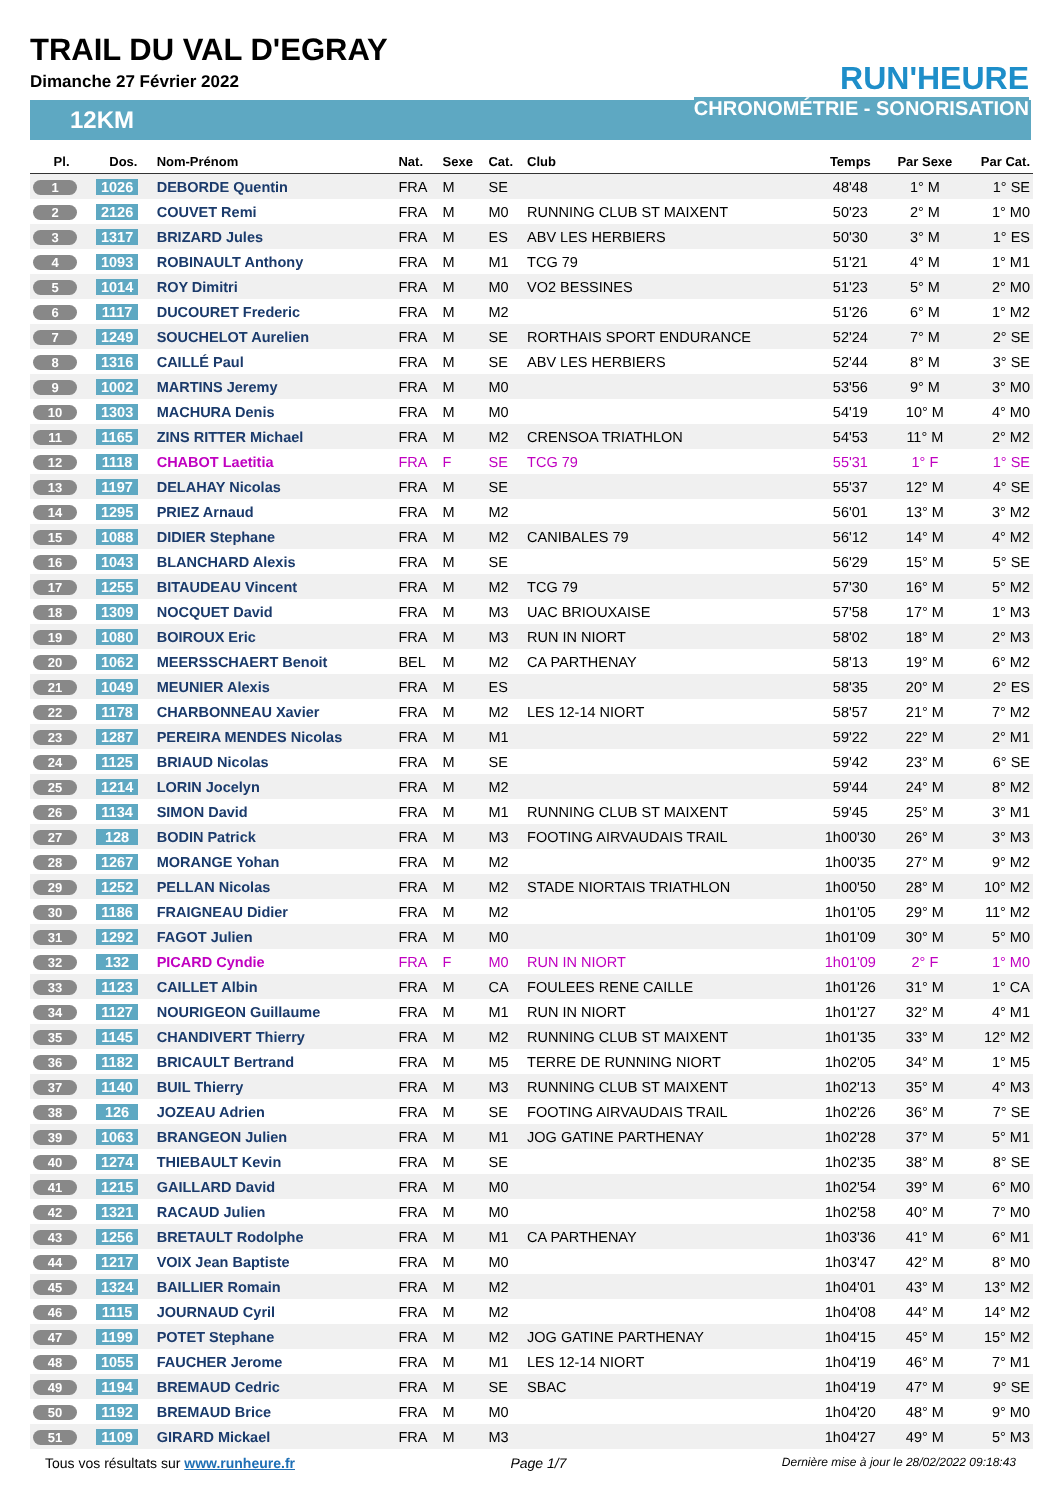TRAIL DU VAL D'EGRAY
Dimanche 27 Février 2022
RUN'HEURE
CHRONOMÉTRIE - SONORISATION
12KM
| Pl. | Dos. | Nom-Prénom | Nat. | Sexe | Cat. | Club | Temps | Par Sexe | Par Cat. |
| --- | --- | --- | --- | --- | --- | --- | --- | --- | --- |
| 1 | 1026 | DEBORDE Quentin | FRA | M | SE | | 48'48 | 1° M | 1° SE |
| 2 | 2126 | COUVET Remi | FRA | M | M0 | RUNNING CLUB ST MAIXENT | 50'23 | 2° M | 1° M0 |
| 3 | 1317 | BRIZARD Jules | FRA | M | ES | ABV LES HERBIERS | 50'30 | 3° M | 1° ES |
| 4 | 1093 | ROBINAULT Anthony | FRA | M | M1 | TCG 79 | 51'21 | 4° M | 1° M1 |
| 5 | 1014 | ROY Dimitri | FRA | M | M0 | VO2 BESSINES | 51'23 | 5° M | 2° M0 |
| 6 | 1117 | DUCOURET Frederic | FRA | M | M2 | | 51'26 | 6° M | 1° M2 |
| 7 | 1249 | SOUCHELOT Aurelien | FRA | M | SE | RORTHAIS SPORT ENDURANCE | 52'24 | 7° M | 2° SE |
| 8 | 1316 | CAILLÉ Paul | FRA | M | SE | ABV LES HERBIERS | 52'44 | 8° M | 3° SE |
| 9 | 1002 | MARTINS Jeremy | FRA | M | M0 | | 53'56 | 9° M | 3° M0 |
| 10 | 1303 | MACHURA Denis | FRA | M | M0 | | 54'19 | 10° M | 4° M0 |
| 11 | 1165 | ZINS RITTER Michael | FRA | M | M2 | CRENSOA TRIATHLON | 54'53 | 11° M | 2° M2 |
| 12 | 1118 | CHABOT Laetitia | FRA | F | SE | TCG 79 | 55'31 | 1° F | 1° SE |
| 13 | 1197 | DELAHAY Nicolas | FRA | M | SE | | 55'37 | 12° M | 4° SE |
| 14 | 1295 | PRIEZ Arnaud | FRA | M | M2 | | 56'01 | 13° M | 3° M2 |
| 15 | 1088 | DIDIER Stephane | FRA | M | M2 | CANIBALES 79 | 56'12 | 14° M | 4° M2 |
| 16 | 1043 | BLANCHARD Alexis | FRA | M | SE | | 56'29 | 15° M | 5° SE |
| 17 | 1255 | BITAUDEAU Vincent | FRA | M | M2 | TCG 79 | 57'30 | 16° M | 5° M2 |
| 18 | 1309 | NOCQUET David | FRA | M | M3 | UAC BRIOUXAISE | 57'58 | 17° M | 1° M3 |
| 19 | 1080 | BOIROUX Eric | FRA | M | M3 | RUN IN NIORT | 58'02 | 18° M | 2° M3 |
| 20 | 1062 | MEERSSCHAERT Benoit | BEL | M | M2 | CA PARTHENAY | 58'13 | 19° M | 6° M2 |
| 21 | 1049 | MEUNIER Alexis | FRA | M | ES | | 58'35 | 20° M | 2° ES |
| 22 | 1178 | CHARBONNEAU Xavier | FRA | M | M2 | LES 12-14 NIORT | 58'57 | 21° M | 7° M2 |
| 23 | 1287 | PEREIRA MENDES Nicolas | FRA | M | M1 | | 59'22 | 22° M | 2° M1 |
| 24 | 1125 | BRIAUD Nicolas | FRA | M | SE | | 59'42 | 23° M | 6° SE |
| 25 | 1214 | LORIN Jocelyn | FRA | M | M2 | | 59'44 | 24° M | 8° M2 |
| 26 | 1134 | SIMON David | FRA | M | M1 | RUNNING CLUB ST MAIXENT | 59'45 | 25° M | 3° M1 |
| 27 | 128 | BODIN Patrick | FRA | M | M3 | FOOTING AIRVAUDAIS TRAIL | 1h00'30 | 26° M | 3° M3 |
| 28 | 1267 | MORANGE Yohan | FRA | M | M2 | | 1h00'35 | 27° M | 9° M2 |
| 29 | 1252 | PELLAN Nicolas | FRA | M | M2 | STADE NIORTAIS TRIATHLON | 1h00'50 | 28° M | 10° M2 |
| 30 | 1186 | FRAIGNEAU Didier | FRA | M | M2 | | 1h01'05 | 29° M | 11° M2 |
| 31 | 1292 | FAGOT Julien | FRA | M | M0 | | 1h01'09 | 30° M | 5° M0 |
| 32 | 132 | PICARD Cyndie | FRA | F | M0 | RUN IN NIORT | 1h01'09 | 2° F | 1° M0 |
| 33 | 1123 | CAILLET Albin | FRA | M | CA | FOULEES RENE CAILLE | 1h01'26 | 31° M | 1° CA |
| 34 | 1127 | NOURIGEON Guillaume | FRA | M | M1 | RUN IN NIORT | 1h01'27 | 32° M | 4° M1 |
| 35 | 1145 | CHANDIVERT Thierry | FRA | M | M2 | RUNNING CLUB ST MAIXENT | 1h01'35 | 33° M | 12° M2 |
| 36 | 1182 | BRICAULT Bertrand | FRA | M | M5 | TERRE DE RUNNING NIORT | 1h02'05 | 34° M | 1° M5 |
| 37 | 1140 | BUIL Thierry | FRA | M | M3 | RUNNING CLUB ST MAIXENT | 1h02'13 | 35° M | 4° M3 |
| 38 | 126 | JOZEAU Adrien | FRA | M | SE | FOOTING AIRVAUDAIS TRAIL | 1h02'26 | 36° M | 7° SE |
| 39 | 1063 | BRANGEON Julien | FRA | M | M1 | JOG GATINE PARTHENAY | 1h02'28 | 37° M | 5° M1 |
| 40 | 1274 | THIEBAULT Kevin | FRA | M | SE | | 1h02'35 | 38° M | 8° SE |
| 41 | 1215 | GAILLARD David | FRA | M | M0 | | 1h02'54 | 39° M | 6° M0 |
| 42 | 1321 | RACAUD Julien | FRA | M | M0 | | 1h02'58 | 40° M | 7° M0 |
| 43 | 1256 | BRETAULT Rodolphe | FRA | M | M1 | CA PARTHENAY | 1h03'36 | 41° M | 6° M1 |
| 44 | 1217 | VOIX Jean Baptiste | FRA | M | M0 | | 1h03'47 | 42° M | 8° M0 |
| 45 | 1324 | BAILLIER Romain | FRA | M | M2 | | 1h04'01 | 43° M | 13° M2 |
| 46 | 1115 | JOURNAUD Cyril | FRA | M | M2 | | 1h04'08 | 44° M | 14° M2 |
| 47 | 1199 | POTET Stephane | FRA | M | M2 | JOG GATINE PARTHENAY | 1h04'15 | 45° M | 15° M2 |
| 48 | 1055 | FAUCHER Jerome | FRA | M | M1 | LES 12-14 NIORT | 1h04'19 | 46° M | 7° M1 |
| 49 | 1194 | BREMAUD Cedric | FRA | M | SE | SBAC | 1h04'19 | 47° M | 9° SE |
| 50 | 1192 | BREMAUD Brice | FRA | M | M0 | | 1h04'20 | 48° M | 9° M0 |
| 51 | 1109 | GIRARD Mickael | FRA | M | M3 | | 1h04'27 | 49° M | 5° M3 |
Tous vos résultats sur www.runheure.fr Page 1/7 Dernière mise à jour le 28/02/2022 09:18:43